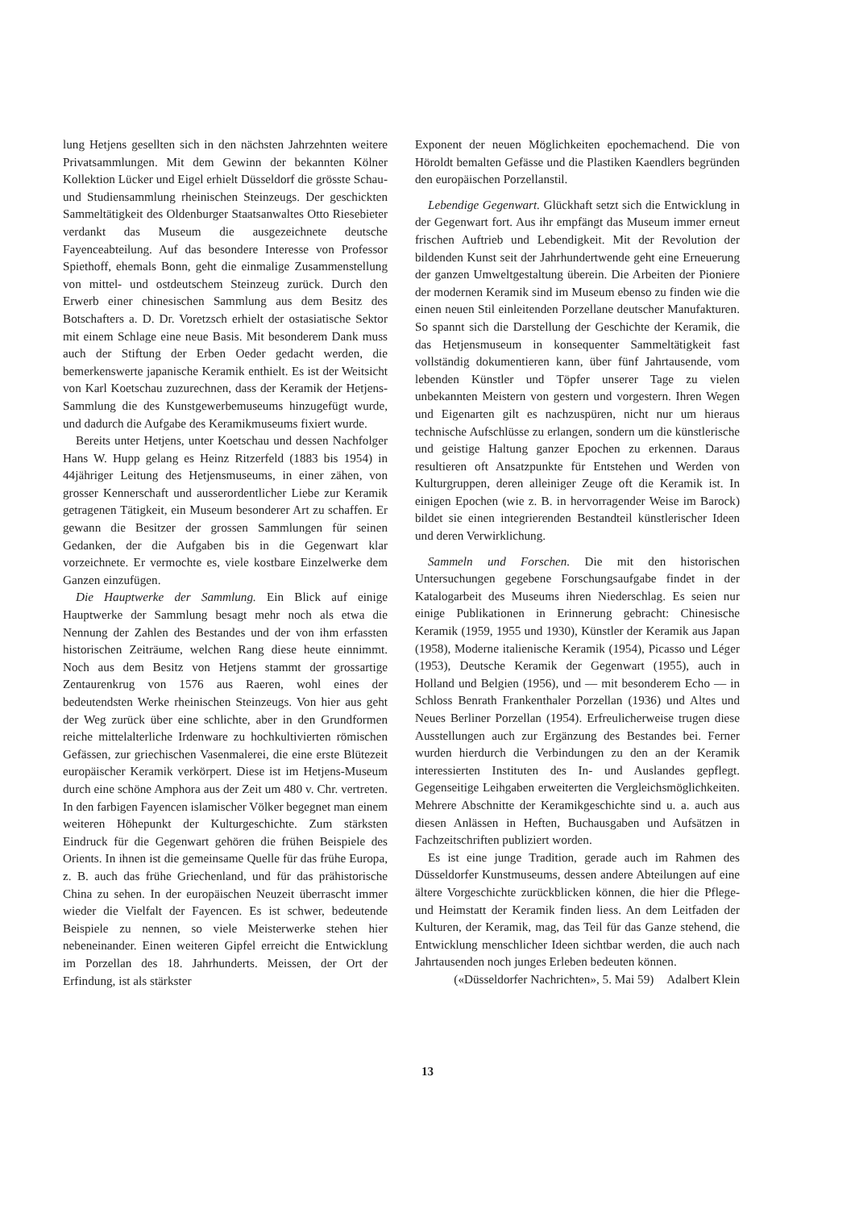lung Hetjens gesellten sich in den nächsten Jahrzehnten weitere Privatsammlungen. Mit dem Gewinn der bekannten Kölner Kollektion Lücker und Eigel erhielt Düsseldorf die grösste Schau- und Studiensammlung rheinischen Steinzeugs. Der geschickten Sammeltätigkeit des Oldenburger Staatsanwaltes Otto Riesebieter verdankt das Museum die ausgezeichnete deutsche Fayenceabteilung. Auf das besondere Interesse von Professor Spiethoff, ehemals Bonn, geht die einmalige Zusammenstellung von mittel- und ostdeutschem Steinzeug zurück. Durch den Erwerb einer chinesischen Sammlung aus dem Besitz des Botschafters a. D. Dr. Voretzsch erhielt der ostasiatische Sektor mit einem Schlage eine neue Basis. Mit besonderem Dank muss auch der Stiftung der Erben Oeder gedacht werden, die bemerkenswerte japanische Keramik enthielt. Es ist der Weitsicht von Karl Koetschau zuzurechnen, dass der Keramik der Hetjens-Sammlung die des Kunstgewerbemuseums hinzugefügt wurde, und dadurch die Aufgabe des Keramikmuseums fixiert wurde.
Bereits unter Hetjens, unter Koetschau und dessen Nachfolger Hans W. Hupp gelang es Heinz Ritzerfeld (1883 bis 1954) in 44jähriger Leitung des Hetjensmuseums, in einer zähen, von grosser Kennerschaft und ausserordentlicher Liebe zur Keramik getragenen Tätigkeit, ein Museum besonderer Art zu schaffen. Er gewann die Besitzer der grossen Sammlungen für seinen Gedanken, der die Aufgaben bis in die Gegenwart klar vorzeichnete. Er vermochte es, viele kostbare Einzelwerke dem Ganzen einzufügen.
Die Hauptwerke der Sammlung. Ein Blick auf einige Hauptwerke der Sammlung besagt mehr noch als etwa die Nennung der Zahlen des Bestandes und der von ihm erfassten historischen Zeiträume, welchen Rang diese heute einnimmt. Noch aus dem Besitz von Hetjens stammt der grossartige Zentaurenkrug von 1576 aus Raeren, wohl eines der bedeutendsten Werke rheinischen Steinzeugs. Von hier aus geht der Weg zurück über eine schlichte, aber in den Grundformen reiche mittelalterliche Irdenware zu hochkultivierten römischen Gefässen, zur griechischen Vasenmalerei, die eine erste Blütezeit europäischer Keramik verkörpert. Diese ist im Hetjens-Museum durch eine schöne Amphora aus der Zeit um 480 v. Chr. vertreten. In den farbigen Fayencen islamischer Völker begegnet man einem weiteren Höhepunkt der Kulturgeschichte. Zum stärksten Eindruck für die Gegenwart gehören die frühen Beispiele des Orients. In ihnen ist die gemeinsame Quelle für das frühe Europa, z. B. auch das frühe Griechenland, und für das prähistorische China zu sehen. In der europäischen Neuzeit überrascht immer wieder die Vielfalt der Fayencen. Es ist schwer, bedeutende Beispiele zu nennen, so viele Meisterwerke stehen hier nebeneinander. Einen weiteren Gipfel erreicht die Entwicklung im Porzellan des 18. Jahrhunderts. Meissen, der Ort der Erfindung, ist als stärkster
Exponent der neuen Möglichkeiten epochemachend. Die von Höroldt bemalten Gefässe und die Plastiken Kaendlers begründen den europäischen Porzellanstil.
Lebendige Gegenwart. Glückhaft setzt sich die Entwicklung in der Gegenwart fort. Aus ihr empfängt das Museum immer erneut frischen Auftrieb und Lebendigkeit. Mit der Revolution der bildenden Kunst seit der Jahrhundertwende geht eine Erneuerung der ganzen Umweltgestaltung überein. Die Arbeiten der Pioniere der modernen Keramik sind im Museum ebenso zu finden wie die einen neuen Stil einleitenden Porzellane deutscher Manufakturen. So spannt sich die Darstellung der Geschichte der Keramik, die das Hetjensmuseum in konsequenter Sammeltätigkeit fast vollständig dokumentieren kann, über fünf Jahrtausende, vom lebenden Künstler und Töpfer unserer Tage zu vielen unbekannten Meistern von gestern und vorgestern. Ihren Wegen und Eigenarten gilt es nachzuspüren, nicht nur um hieraus technische Aufschlüsse zu erlangen, sondern um die künstlerische und geistige Haltung ganzer Epochen zu erkennen. Daraus resultieren oft Ansatzpunkte für Entstehen und Werden von Kulturgruppen, deren alleiniger Zeuge oft die Keramik ist. In einigen Epochen (wie z. B. in hervorragender Weise im Barock) bildet sie einen integrierenden Bestandteil künstlerischer Ideen und deren Verwirklichung.
Sammeln und Forschen. Die mit den historischen Untersuchungen gegebene Forschungsaufgabe findet in der Katalogarbeit des Museums ihren Niederschlag. Es seien nur einige Publikationen in Erinnerung gebracht: Chinesische Keramik (1959, 1955 und 1930), Künstler der Keramik aus Japan (1958), Moderne italienische Keramik (1954), Picasso und Léger (1953), Deutsche Keramik der Gegenwart (1955), auch in Holland und Belgien (1956), und — mit besonderem Echo — in Schloss Benrath Frankenthaler Porzellan (1936) und Altes und Neues Berliner Porzellan (1954). Erfreulicherweise trugen diese Ausstellungen auch zur Ergänzung des Bestandes bei. Ferner wurden hierdurch die Verbindungen zu den an der Keramik interessierten Instituten des In- und Auslandes gepflegt. Gegenseitige Leihgaben erweiterten die Vergleichsmöglichkeiten. Mehrere Abschnitte der Keramikgeschichte sind u. a. auch aus diesen Anlässen in Heften, Buchausgaben und Aufsätzen in Fachzeitschriften publiziert worden.
Es ist eine junge Tradition, gerade auch im Rahmen des Düsseldorfer Kunstmuseums, dessen andere Abteilungen auf eine ältere Vorgeschichte zurückblicken können, die hier die Pflege- und Heimstatt der Keramik finden liess. An dem Leitfaden der Kulturen, der Keramik, mag, das Teil für das Ganze stehend, die Entwicklung menschlicher Ideen sichtbar werden, die auch nach Jahrtausenden noch junges Erleben bedeuten können. Adalbert Klein
(«Düsseldorfer Nachrichten», 5. Mai 59)
13